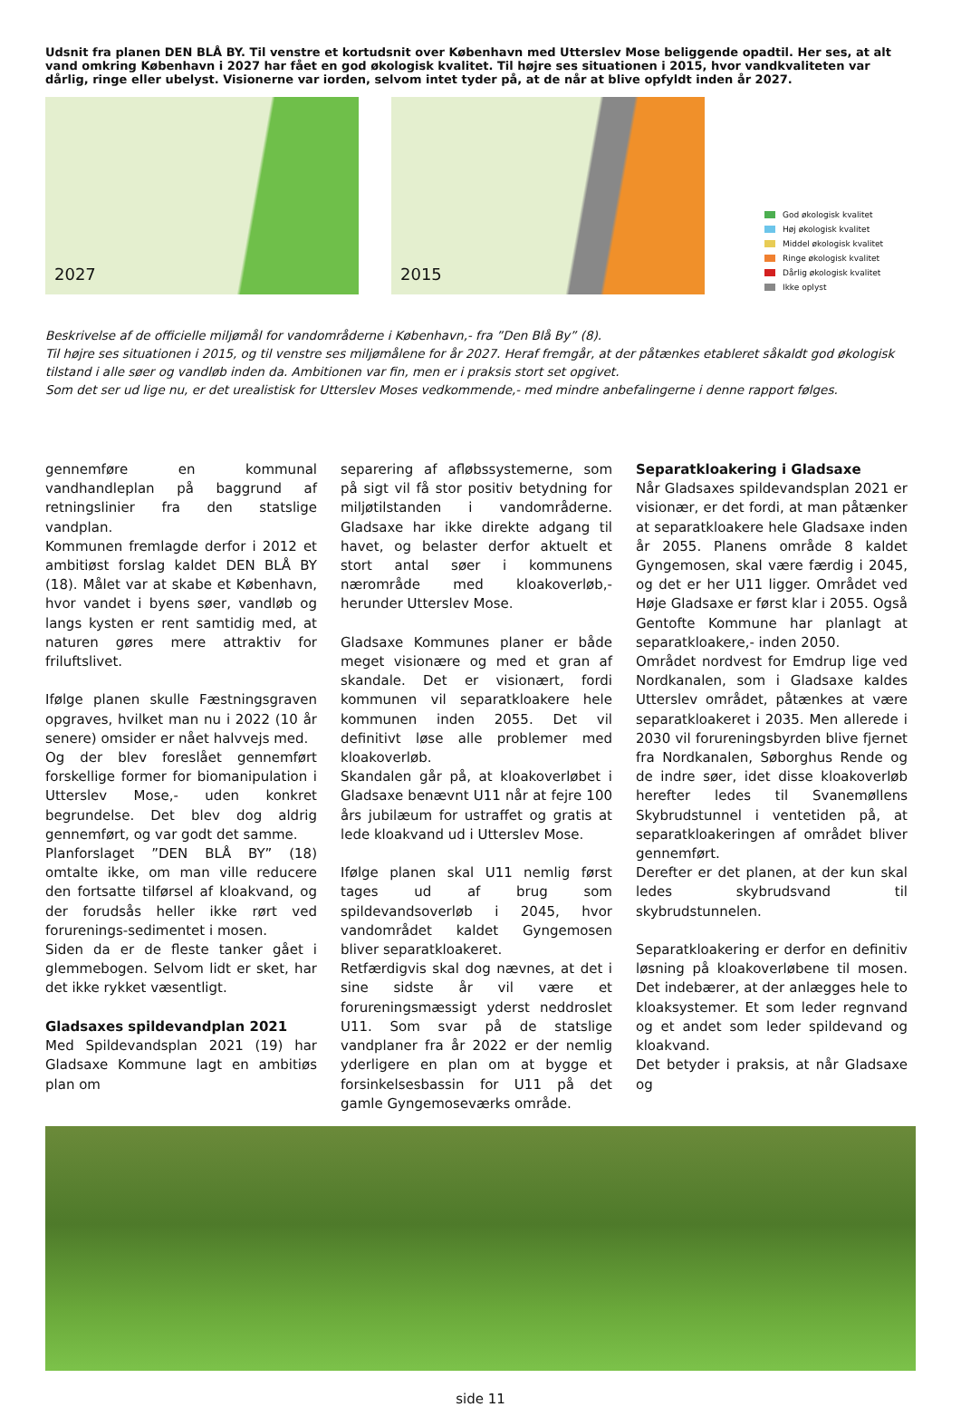Udsnit fra planen DEN BLÅ BY. Til venstre et kortudsnit over København med Utterslev Mose beliggende opadtil. Her ses, at alt vand omkring København i 2027 har fået en god økologisk kvalitet. Til højre ses situationen i 2015, hvor vandkvaliteten var dårlig, ringe eller ubelyst. Visionerne var iorden, selvom intet tyder på, at de når at blive opfyldt inden år 2027.
2027
2015
God økologisk kvalitet
Høj økologisk kvalitet
Middel økologisk kvalitet
Ringe økologisk kvalitet
Dårlig økologisk kvalitet
Ikke oplyst
Beskrivelse af de officielle miljømål for vandområderne i København,- fra ”Den Blå By” (8).
Til højre ses situationen i 2015, og til venstre ses miljømålene for år 2027. Heraf fremgår, at der påtænkes etableret såkaldt god økologisk tilstand i alle søer og vandløb inden da. Ambitionen var fin, men er i praksis stort set opgivet.
Som det ser ud lige nu, er det urealistisk for Utterslev Moses vedkommende,- med mindre anbefalingerne i denne rapport følges.
gennemføre en kommunal vandhandleplan på baggrund af retningslinier fra den statslige vandplan.
Kommunen fremlagde derfor i 2012 et ambitiøst forslag kaldet DEN BLÅ BY (18). Målet var at skabe et København, hvor vandet i byens søer, vandløb og langs kysten er rent samtidig med, at naturen gøres mere attraktiv for friluftslivet.
Ifølge planen skulle Fæstningsgraven opgraves, hvilket man nu i 2022 (10 år senere) omsider er nået halvvejs med.
Og der blev foreslået gennemført forskellige former for biomanipulation i Utterslev Mose,- uden konkret begrundelse. Det blev dog aldrig gennemført, og var godt det samme.
Planforslaget ”DEN BLÅ BY” (18) omtalte ikke, om man ville reducere den fortsatte tilførsel af kloakvand, og der forudsås heller ikke rørt ved forurenings-sedimentet i mosen.
Siden da er de fleste tanker gået i glemmebogen. Selvom lidt er sket, har det ikke rykket væsentligt.
Gladsaxes spildevandplan 2021
Med Spildevandsplan 2021 (19) har Gladsaxe Kommune lagt en ambitiøs plan om
separering af afløbssystemerne, som på sigt vil få stor positiv betydning for miljøtilstanden i vandområderne. Gladsaxe har ikke direkte adgang til havet, og belaster derfor aktuelt et stort antal søer i kommunens nærområde med kloakoverløb,- herunder Utterslev Mose.
Gladsaxe Kommunes planer er både meget visionære og med et gran af skandale. Det er visionært, fordi kommunen vil separatkloakere hele kommunen inden 2055. Det vil definitivt løse alle problemer med kloakoverløb.
Skandalen går på, at kloakoverløbet i Gladsaxe benævnt U11 når at fejre 100 års jubilæum for ustraffet og gratis at lede kloakvand ud i Utterslev Mose.
Ifølge planen skal U11 nemlig først tages ud af brug som spildevandsoverløb i 2045, hvor vandområdet kaldet Gyngemosen bliver separatkloakeret.
Retfærdigvis skal dog nævnes, at det i sine sidste år vil være et forureningsmæssigt yderst neddroslet U11. Som svar på de statslige vandplaner fra år 2022 er der nemlig yderligere en plan om at bygge et forsinkelsesbassin for U11 på det gamle Gyngemoseværks område.
Separatkloakering i Gladsaxe
Når Gladsaxes spildevandsplan 2021 er visionær, er det fordi, at man påtænker at separatkloakere hele Gladsaxe inden år 2055. Planens område 8 kaldet Gyngemosen, skal være færdig i 2045, og det er her U11 ligger. Området ved Høje Gladsaxe er først klar i 2055. Også Gentofte Kommune har planlagt at separatkloakere,- inden 2050.
Området nordvest for Emdrup lige ved Nordkanalen, som i Gladsaxe kaldes Utterslev området, påtænkes at være separatkloakeret i 2035. Men allerede i 2030 vil forureningsbyrden blive fjernet fra Nordkanalen, Søborghus Rende og de indre søer, idet disse kloakoverløb herefter ledes til Svanemøllens Skybrudstunnel i ventetiden på, at separatkloakeringen af området bliver gennemført.
Derefter er det planen, at der kun skal ledes skybrudsvand til skybrudstunnelen.
Separatkloakering er derfor en definitiv løsning på kloakoverløbene til mosen. Det indebærer, at der anlægges hele to kloaksystemer. Et som leder regnvand og et andet som leder spildevand og kloakvand.
Det betyder i praksis, at når Gladsaxe og
side 11